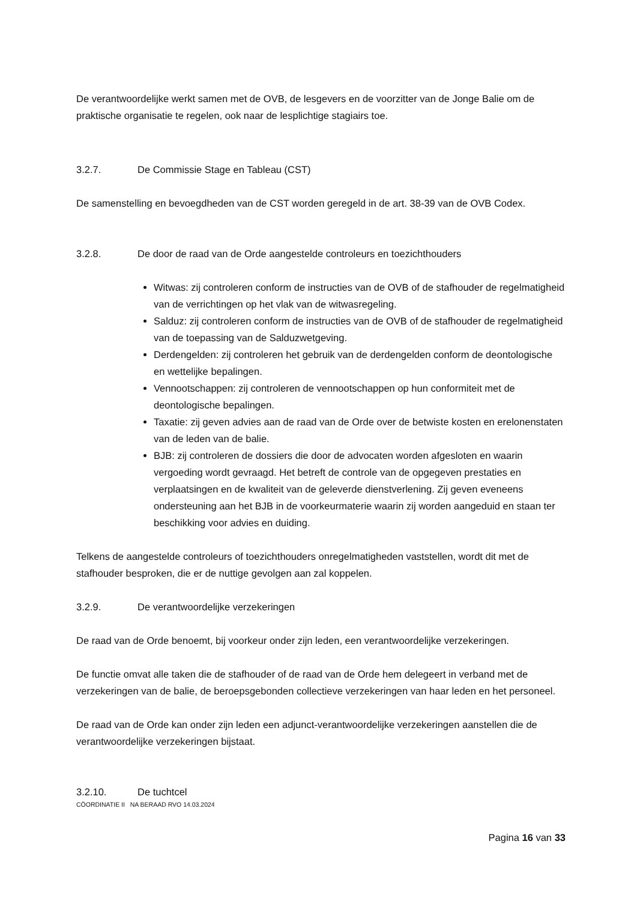De verantwoordelijke werkt samen met de OVB, de lesgevers en de voorzitter van de Jonge Balie om de praktische organisatie te regelen, ook naar de lesplichtige stagiairs toe.
3.2.7. De Commissie Stage en Tableau (CST)
De samenstelling en bevoegdheden van de CST worden geregeld in de art. 38-39 van de OVB Codex.
3.2.8. De door de raad van de Orde aangestelde controleurs en toezichthouders
Witwas: zij controleren conform de instructies van de OVB of de stafhouder de regelmatigheid van de verrichtingen op het vlak van de witwasregeling.
Salduz: zij controleren conform de instructies van de OVB of de stafhouder de regelmatigheid van de toepassing van de Salduzwetgeving.
Derdengelden: zij controleren het gebruik van de derdengelden conform de deontologische en wettelijke bepalingen.
Vennootschappen: zij controleren de vennootschappen op hun conformiteit met de deontologische bepalingen.
Taxatie: zij geven advies aan de raad van de Orde over de betwiste kosten en erelonenstaten van de leden van de balie.
BJB: zij controleren de dossiers die door de advocaten worden afgesloten en waarin vergoeding wordt gevraagd. Het betreft de controle van de opgegeven prestaties en verplaatsingen en de kwaliteit van de geleverde dienstverlening. Zij geven eveneens ondersteuning aan het BJB in de voorkeurmaterie waarin zij worden aangeduid en staan ter beschikking voor advies en duiding.
Telkens de aangestelde controleurs of toezichthouders onregelmatigheden vaststellen, wordt dit met de stafhouder besproken, die er de nuttige gevolgen aan zal koppelen.
3.2.9. De verantwoordelijke verzekeringen
De raad van de Orde benoemt, bij voorkeur onder zijn leden, een verantwoordelijke verzekeringen.
De functie omvat alle taken die de stafhouder of de raad van de Orde hem delegeert in verband met de verzekeringen van de balie, de beroepsgebonden collectieve verzekeringen van haar leden en het personeel.
De raad van de Orde kan onder zijn leden een adjunct-verantwoordelijke verzekeringen aanstellen die de verantwoordelijke verzekeringen bijstaat.
3.2.10. De tuchtcel
CÖORDINATIE II NA BERAAD RVO 14.03.2024
Pagina 16 van 33